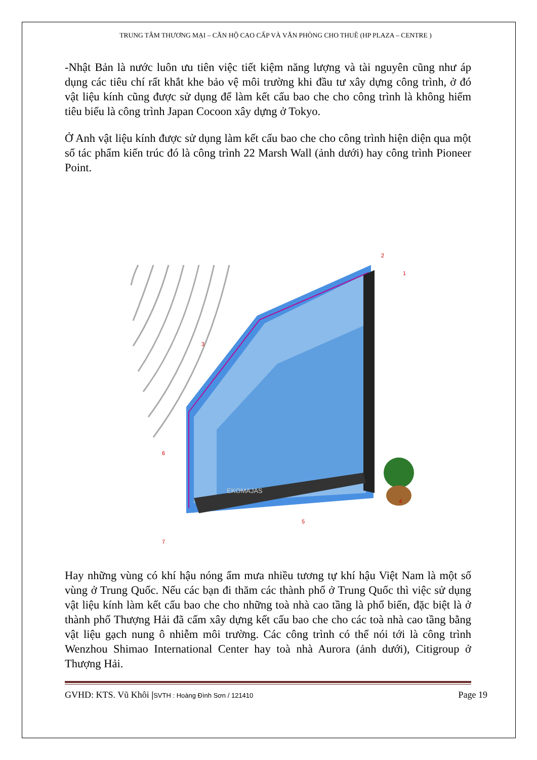TRUNG TÂM THƯƠNG MẠI – CĂN HỘ CAO CẤP VÀ VĂN PHÒNG CHO THUÊ (HP PLAZA – CENTRE )
-Nhật Bản là nước luôn ưu tiên việc tiết kiệm năng lượng và tài nguyên cũng như áp dụng các tiêu chí rất khắt khe bảo vệ môi trường khi đầu tư xây dựng công trình, ở đó vật liệu kính cũng được sử dụng để làm kết cấu bao che cho công trình là không hiếm tiêu biểu là công trình Japan Cocoon xây dựng ở Tokyo.
Ở Anh vật liệu kính được sử dụng làm kết cấu bao che cho công trình hiện diện qua một số tác phẩm kiến trúc đó là công trình 22 Marsh Wall (ảnh dưới) hay công trình Pioneer Point.
EKOMAJAS
2
1
3
4
5
6
7
Hay những vùng có khí hậu nóng ẩm mưa nhiều tương tự khí hậu Việt Nam là một số vùng ở Trung Quốc. Nếu các bạn đi thăm các thành phố ở Trung Quốc thì việc sử dụng vật liệu kính làm kết cấu bao che cho những toà nhà cao tầng là phổ biến, đặc biệt là ở thành phố Thượng Hải đã cấm xây dựng kết cấu bao che cho các toà nhà cao tầng bằng vật liệu gạch nung ô nhiễm môi trường. Các công trình có thể nói tới là công trình Wenzhou Shimao International Center hay toà nhà Aurora (ảnh dưới), Citigroup ở Thượng Hải.
GVHD: KTS. Vũ Khôi |SVTH : Hoàng Đình Sơn / 121410 Page 19